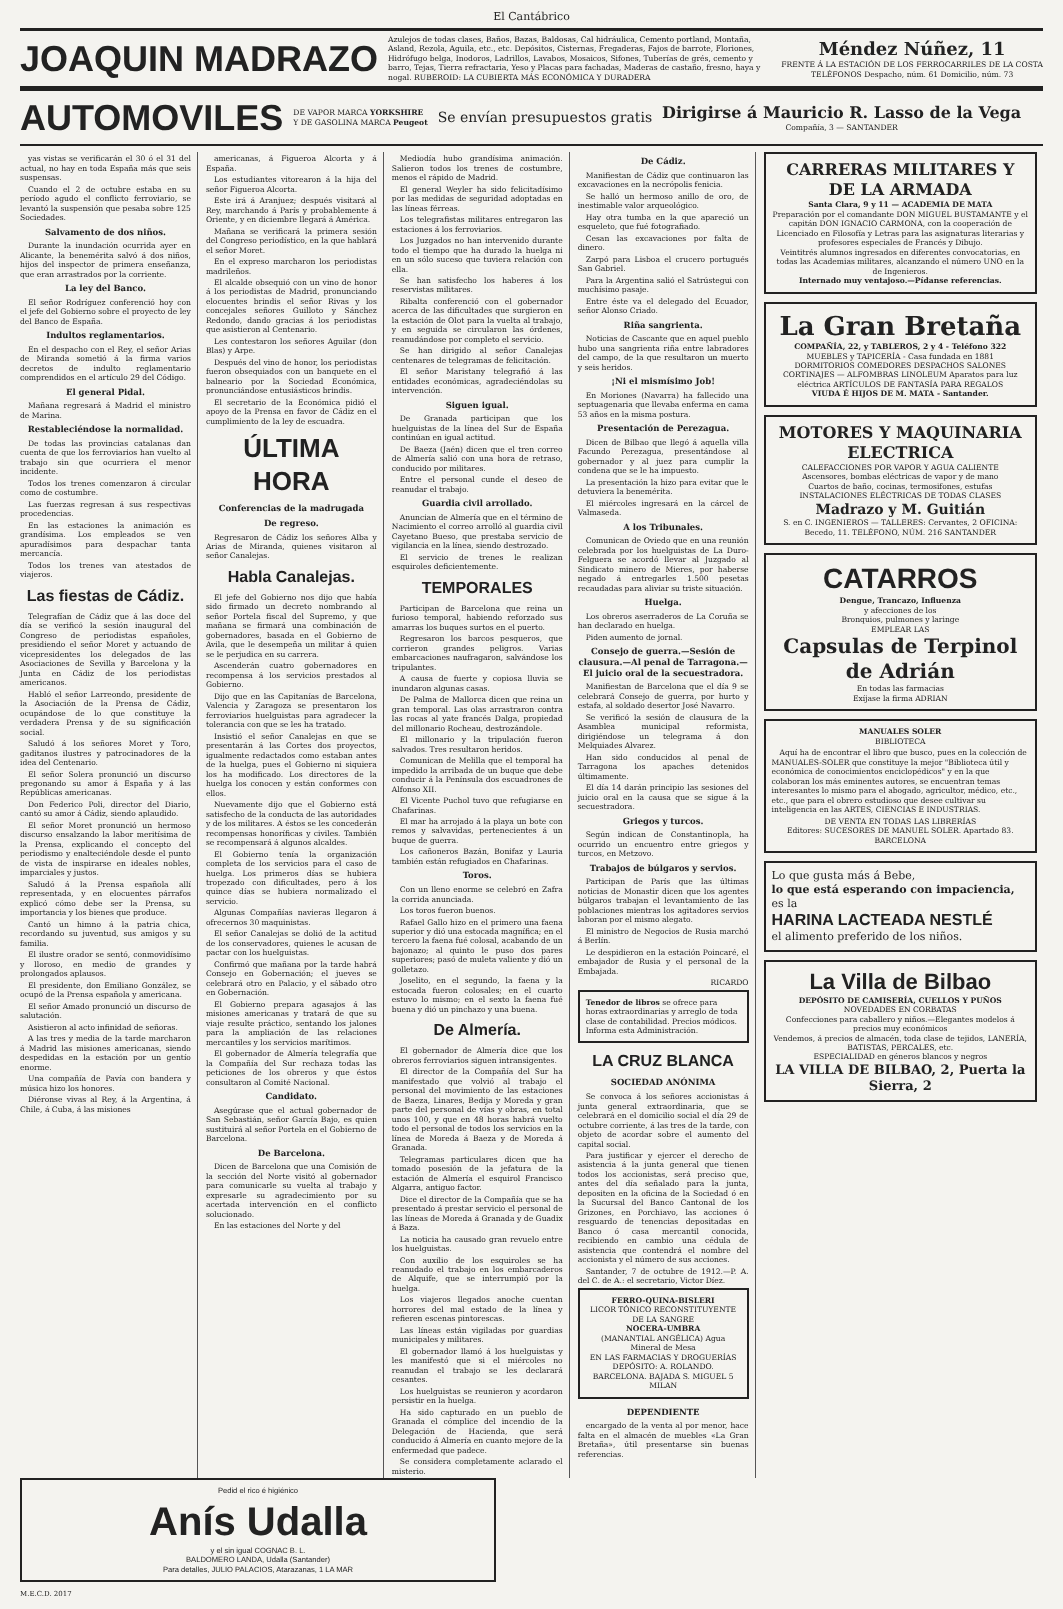El Cantábrico
JOAQUIN MADRAZO Azulejos de todas clases, Baños, Bazas, Baldosas, Cal hidráulica, Cemento portland, Montaña, Asland, Rezola, Aguila, etc., etc. Depósitos, Cisternas, Fregaderas, Fajos de barrote, Floriones, Hidrófugo belga, Inodoros, Ladrillos, Lavabos, Mosaicos, Sifones, Tuberías de grés, cemento y barro, Tejas, Tierra refractaria, Yeso y Placas para fachadas, Maderas de castaño, fresno, haya y nogal. RUBEROID: LA CUBIERTA MÁS ECONÓMICA Y DURADERA Méndez Núñez, 11
FRENTE Á LA ESTACIÓN DE LOS FERROCARRILES DE LA COSTA
TELÉFONOS Despacho, núm. 61 Domicilio, núm. 73
AUTOMOVILES DE VAPOR MARCA YORKSHIRE
Y DE GASOLINA MARCA Peugeot Se envían presupuestos gratis Dirigirse á Mauricio R. Lasso de la Vega
Compañía, 3 — SANTANDER
yas vistas se verificarán el 30 ó el 31 del actual, no hay en toda España más que seis suspensas.
Cuando el 2 de octubre estaba en su período agudo el conflicto ferroviario, se levantó la suspensión que pesaba sobre 125 Sociedades.
Salvamento de dos niños.
Durante la inundación ocurrida ayer en Alicante, la benemérita salvó á dos niños, hijos del inspector de primera enseñanza, que eran arrastrados por la corriente.
La ley del Banco.
El señor Rodríguez conferenció hoy con el jefe del Gobierno sobre el proyecto de ley del Banco de España.
Indultos reglamentarios.
En el despacho con el Rey, el señor Arias de Miranda sometió á la firma varios decretos de indulto reglamentario comprendidos en el artículo 29 del Código.
El general Pidal.
Mañana regresará á Madrid el ministro de Marina.
Restableciéndose la normalidad.
De todas las provincias catalanas dan cuenta de que los ferroviarios han vuelto al trabajo sin que ocurriera el menor incidente.
Todos los trenes comenzaron á circular como de costumbre.
Las fuerzas regresan á sus respectivas procedencias.
En las estaciones la animación es grandísima. Los empleados se ven apuradísimos para despachar tanta mercancía.
Todos los trenes van atestados de viajeros.
Las fiestas de Cádiz.
Telegrafían de Cádiz que á las doce del día se verificó la sesión inaugural del Congreso de periodistas españoles, presidiendo el señor Moret y actuando de vicepresidentes los delegados de las Asociaciones de Sevilla y Barcelona y la Junta en Cádiz de los periodistas americanos.
Habló el señor Larreondo, presidente de la Asociación de la Prensa de Cádiz, ocupándose de lo que constituye la verdadera Prensa y de su significación social.
Saludó á los señores Moret y Toro, gaditanos ilustres y patrocinadores de la idea del Centenario.
El señor Solera pronunció un discurso pregonando su amor á España y á las Repúblicas americanas.
Don Federico Poli, director del Diario, cantó su amor á Cádiz, siendo aplaudido.
El señor Moret pronunció un hermoso discurso ensalzando la labor meritísima de la Prensa, explicando el concepto del periodismo y enalteciéndole desde el punto de vista de inspirarse en ideales nobles, imparciales y justos.
Saludó á la Prensa española allí representada, y en elocuentes párrafos explicó cómo debe ser la Prensa, su importancia y los bienes que produce.
Cantó un himno á la patria chica, recordando su juventud, sus amigos y su familia.
El ilustre orador se sentó, conmovidísimo y lloroso, en medio de grandes y prolongados aplausos.
El presidente, don Emiliano González, se ocupó de la Prensa española y americana.
El señor Amado pronunció un discurso de salutación.
Asistieron al acto infinidad de señoras.
A las tres y media de la tarde marcharon á Madrid las misiones americanas, siendo despedidas en la estación por un gentío enorme.
Una compañía de Pavía con bandera y música hizo los honores.
Diéronse vivas al Rey, á la Argentina, á Chile, á Cuba, á las misiones
americanas, á Figueroa Alcorta y á España.
Los estudiantes vitorearon á la hija del señor Figueroa Alcorta.
Este irá á Aranjuez; después visitará al Rey, marchando á París y probablemente á Oriente, y en diciembre llegará á América.
Mañana se verificará la primera sesión del Congreso periodístico, en la que hablará el señor Moret.
En el expreso marcharon los periodistas madrileños.
El alcalde obsequió con un vino de honor á los periodistas de Madrid, pronunciando elocuentes brindis el señor Rivas y los concejales señores Guilloto y Sánchez Redondo, dando gracias á los periodistas que asistieron al Centenario.
Les contestaron los señores Aguilar (don Blas) y Arpe.
Después del vino de honor, los periodistas fueron obsequiados con un banquete en el balneario por la Sociedad Económica, pronunciándose entusiásticos brindis.
El secretario de la Económica pidió el apoyo de la Prensa en favor de Cádiz en el cumplimiento de la ley de escuadra.
ÚLTIMA HORA
Conferencias de la madrugada
De regreso.
Regresaron de Cádiz los señores Alba y Arias de Miranda, quienes visitaron al señor Canalejas.
Habla Canalejas.
El jefe del Gobierno nos dijo que había sido firmado un decreto nombrando al señor Portela fiscal del Supremo, y que mañana se firmará una combinación de gobernadores, basada en el Gobierno de Avila, que le desempeña un militar á quien se le perjudica en su carrera.
Ascenderán cuatro gobernadores en recompensa á los servicios prestados al Gobierno.
Dijo que en las Capitanías de Barcelona, Valencia y Zaragoza se presentaron los ferroviarios huelguistas para agradecer la tolerancia con que se les ha tratado.
Insistió el señor Canalejas en que se presentarán á las Cortes dos proyectos, igualmente redactados como estaban antes de la huelga, pues el Gobierno ni siquiera los ha modificado. Los directores de la huelga los conocen y están conformes con ellos.
Nuevamente dijo que el Gobierno está satisfecho de la conducta de las autoridades y de los militares. A éstos se les concederán recompensas honoríficas y civiles. También se recompensará á algunos alcaldes.
El Gobierno tenía la organización completa de los servicios para el caso de huelga. Los primeros días se hubiera tropezado con dificultades, pero á los quince días se hubiera normalizado el servicio.
Algunas Compañías navieras llegaron á ofrecernos 30 maquinistas.
El señor Canalejas se dolió de la actitud de los conservadores, quienes le acusan de pactar con los huelguistas.
Confirmó que mañana por la tarde habrá Consejo en Gobernación; el jueves se celebrará otro en Palacio, y el sábado otro en Gobernación.
El Gobierno prepara agasajos á las misiones americanas y tratará de que su viaje resulte práctico, sentando los jalones para la ampliación de las relaciones mercantiles y los servicios marítimos.
El gobernador de Almería telegrafía que la Compañía del Sur rechaza todas las peticiones de los obreros y que éstos consultaron al Comité Nacional.
Candidato.
Asegúrase que el actual gobernador de San Sebastián, señor García Bajo, es quien sustituirá al señor Portela en el Gobierno de Barcelona.
De Barcelona.
Dicen de Barcelona que una Comisión de la sección del Norte visitó al gobernador para comunicarle su vuelta al trabajo y expresarle su agradecimiento por su acertada intervención en el conflicto solucionado.
En las estaciones del Norte y del
Mediodía hubo grandísima animación. Salieron todos los trenes de costumbre, menos el rápido de Madrid.
El general Weyler ha sido felicitadísimo por las medidas de seguridad adoptadas en las líneas férreas.
Los telegrafistas militares entregaron las estaciones á los ferroviarios.
Los Juzgados no han intervenido durante todo el tiempo que ha durado la huelga ni en un sólo suceso que tuviera relación con ella.
Se han satisfecho los haberes á los reservistas militares.
Ribalta conferenció con el gobernador acerca de las dificultades que surgieron en la estación de Olot para la vuelta al trabajo, y en seguida se circularon las órdenes, reanudándose por completo el servicio.
Se han dirigido al señor Canalejas centenares de telegramas de felicitación.
El señor Maristany telegrafió á las entidades económicas, agradeciéndolas su intervención.
Siguen igual.
De Granada participan que los huelguistas de la línea del Sur de España continúan en igual actitud.
De Baeza (Jaén) dicen que el tren correo de Almería salió con una hora de retraso, conducido por militares.
Entre el personal cunde el deseo de reanudar el trabajo.
Guardia civil arrollado.
Anuncian de Almería que en el término de Nacimiento el correo arrolló al guardia civil Cayetano Bueso, que prestaba servicio de vigilancia en la línea, siendo destrozado.
El servicio de trenes le realizan esquiroles deficientemente.
TEMPORALES
Participan de Barcelona que reina un furioso temporal, habiendo reforzado sus amarras los buques surtos en el puerto.
Regresaron los barcos pesqueros, que corrieron grandes peligros. Varias embarcaciones naufragaron, salvándose los tripulantes.
A causa de fuerte y copiosa lluvia se inundaron algunas casas.
De Palma de Mallorca dicen que reina un gran temporal. Las olas arrastraron contra las rocas al yate francés Dalga, propiedad del millonario Rocheau, destrozándole.
El millonario y la tripulación fueron salvados. Tres resultaron heridos.
Comunican de Melilla que el temporal ha impedido la arribada de un buque que debe conducir á la Península dos escuadrones de Alfonso XII.
El Vicente Puchol tuvo que refugiarse en Chafarinas.
El mar ha arrojado á la playa un bote con remos y salvavidas, pertenecientes á un buque de guerra.
Los cañoneros Bazán, Bonifaz y Lauria también están refugiados en Chafarinas.
Toros.
Con un lleno enorme se celebró en Zafra la corrida anunciada.
Los toros fueron buenos.
Rafael Gallo hizo en el primero una faena superior y dió una estocada magnífica; en el tercero la faena fué colosal, acabando de un bajonazo; al quinto le puso dos pares superiores; pasó de muleta valiente y dió un golletazo.
Joselito, en el segundo, la faena y la estocada fueron colosales; en el cuarto estuvo lo mismo; en el sexto la faena fué buena y dió un pinchazo y una buena.
De Almería.
El gobernador de Almería dice que los obreros ferroviarios siguen intransigentes.
El director de la Compañía del Sur ha manifestado que volvió al trabajo el personal del movimiento de las estaciones de Baeza, Linares, Bedija y Moreda y gran parte del personal de vías y obras, en total unos 100, y que en 48 horas habrá vuelto todo el personal de todos los servicios en la línea de Moreda á Baeza y de Moreda á Granada.
Telegramas particulares dicen que ha tomado posesión de la jefatura de la estación de Almería el esquirol Francisco Algarra, antiguo factor.
Dice el director de la Compañía que se ha presentado á prestar servicio el personal de las líneas de Moreda á Granada y de Guadix á Baza.
La noticia ha causado gran revuelo entre los huelguistas.
Con auxilio de los esquiroles se ha reanudado el trabajo en los embarcaderos de Alquife, que se interrumpió por la huelga.
Los viajeros llegados anoche cuentan horrores del mal estado de la línea y refieren escenas pintorescas.
Las líneas están vigiladas por guardias municipales y militares.
El gobernador llamó á los huelguistas y les manifestó que si el miércoles no reanudan el trabajo se les declarará cesantes.
Los huelguistas se reunieron y acordaron persistir en la huelga.
Ha sido capturado en un pueblo de Granada el cómplice del incendio de la Delegación de Hacienda, que será conducido á Almería en cuanto mejore de la enfermedad que padece.
Se considera completamente aclarado el misterio.
De Cádiz.
Manifiestan de Cádiz que continuaron las excavaciones en la necrópolis fenicia.
Se halló un hermoso anillo de oro, de inestimable valor arqueológico.
Hay otra tumba en la que apareció un esqueleto, que fué fotografiado.
Cesan las excavaciones por falta de dinero.
Zarpó para Lisboa el crucero portugués San Gabriel.
Para la Argentina salió el Satrústegui con muchísimo pasaje.
Entre éste va el delegado del Ecuador, señor Alonso Criado.
Riña sangrienta.
Noticias de Cascante que en aquel pueblo hubo una sangrienta riña entre labradores del campo, de la que resultaron un muerto y seis heridos.
¡Ni el mismísimo Job!
En Moriones (Navarra) ha fallecido una septuagenaria que llevaba enferma en cama 53 años en la misma postura.
Presentación de Perezagua.
Dicen de Bilbao que llegó á aquella villa Facundo Perezagua, presentándose al gobernador y al juez para cumplir la condena que se le ha impuesto.
La presentación la hizo para evitar que le detuviera la benemérita.
El miércoles ingresará en la cárcel de Valmaseda.
A los Tribunales.
Comunican de Oviedo que en una reunión celebrada por los huelguistas de La Duro-Felguera se acordó llevar al Juzgado al Sindicato minero de Mieres, por haberse negado á entregarles 1.500 pesetas recaudadas para aliviar su triste situación.
Huelga.
Los obreros aserraderos de La Coruña se han declarado en huelga.
Piden aumento de jornal.
Consejo de guerra.—Sesión de clausura.—Al penal de Tarragona.—El juicio oral de la secuestradora.
Manifiestan de Barcelona que el día 9 se celebrará Consejo de guerra, por hurto y estafa, al soldado desertor José Navarro.
Se verificó la sesión de clausura de la Asamblea municipal reformista, dirigiéndose un telegrama á don Melquiades Alvarez.
Han sido conducidos al penal de Tarragona los apaches detenidos últimamente.
El día 14 darán principio las sesiones del juicio oral en la causa que se sigue á la secuestradora.
Griegos y turcos.
Según indican de Constantinopla, ha ocurrido un encuentro entre griegos y turcos, en Metzovo.
Trabajos de búlgaros y servios.
Participan de París que las últimas noticias de Monastir dicen que los agentes búlgaros trabajan el levantamiento de las poblaciones mientras los agitadores servios laboran por el mismo alegato.
El ministro de Negocios de Rusia marchó á Berlín.
Le despidieron en la estación Poincaré, el embajador de Rusia y el personal de la Embajada.
RICARDO
Tenedor de libros se ofrece para horas extraordinarias y arreglo de toda clase de contabilidad. Precios módicos. Informa esta Administración.
LA CRUZ BLANCA
SOCIEDAD ANÓNIMA
Se convoca á los señores accionistas á junta general extraordinaria, que se celebrará en el domicilio social el día 29 de octubre corriente, á las tres de la tarde, con objeto de acordar sobre el aumento del capital social.
Para justificar y ejercer el derecho de asistencia á la junta general que tienen todos los accionistas, será preciso que, antes del día señalado para la junta, depositen en la oficina de la Sociedad ó en la Sucursal del Banco Cantonal de los Grizones, en Porchiavo, las acciones ó resguardo de tenencias depositadas en Banco ó casa mercantil conocida, recibiendo en cambio una cédula de asistencia que contendrá el nombre del accionista y el número de sus acciones.
Santander, 7 de octubre de 1912.—P. A. del C. de A.: el secretario, Victor Díez.
FERRO-QUINA-BISLERI
LICOR TÓNICO RECONSTITUYENTE DE LA SANGRE
NOCERA-UMBRA
(MANANTIAL ANGÉLICA) Agua Mineral de Mesa
EN LAS FARMACIAS Y DROGUERÍAS
DEPÓSITO: A. ROLANDO. BARCELONA. BAJADA S. MIGUEL 5 MILAN
DEPENDIENTE
encargado de la venta al por menor, hace falta en el almacén de muebles «La Gran Bretaña», útil presentarse sin buenas referencias.
CARRERAS MILITARES Y DE LA ARMADA
Santa Clara, 9 y 11 — ACADEMIA DE MATA
Preparación por el comandante DON MIGUEL BUSTAMANTE y el capitán DON IGNACIO CARMONA, con la cooperación de Licenciado en Filosofía y Letras para las asignaturas literarias y profesores especiales de Francés y Dibujo.
Veintitrés alumnos ingresados en diferentes convocatorias, en todas las Academias militares, alcanzando el número UNO en la de Ingenieros.
Internado muy ventajoso.—Pídanse referencias.
La Gran Bretaña
COMPAÑÍA, 22, y TABLEROS, 2 y 4 - Teléfono 322
MUEBLES y TAPICERÍA - Casa fundada en 1881
DORMITORIOS COMEDORES DESPACHOS SALONES CORTINAJES — ALFOMBRAS LINOLEUM Aparatos para luz eléctrica ARTÍCULOS DE FANTASÍA PARA REGALOS
VIUDA É HIJOS DE M. MATA - Santander.
MOTORES Y MAQUINARIA ELECTRICA
CALEFACCIONES POR VAPOR Y AGUA CALIENTE
Ascensores, bombas eléctricas de vapor y de mano
Cuartos de baño, cocinas, termosifones, estufas
INSTALACIONES ELÉCTRICAS DE TODAS CLASES
Madrazo y M. Guitián
S. en C. INGENIEROS — TALLERES: Cervantes, 2 OFICINA: Becedo, 11. TELÉFONO, NÚM. 216 SANTANDER
CATARROS
Dengue, Trancazo, Influenza
y afecciones de los
Bronquios, pulmones y laringe
EMPLEAR LAS
Capsulas de Terpinol de Adrián
En todas las farmacias
Exíjase la firma ADRIAN
MANUALES SOLER
BIBLIOTECA
Aquí ha de encontrar el libro que busco, pues en la colección de MANUALES-SOLER que constituye la mejor "Biblioteca útil y económica de conocimientos enciclopédicos" y en la que colaboran los más eminentes autores, se encuentran temas interesantes lo mismo para el abogado, agricultor, médico, etc., etc., que para el obrero estudioso que desee cultivar su inteligencia en las ARTES, CIENCIAS E INDUSTRIAS.
DE VENTA EN TODAS LAS LIBRERÍAS
Editores: SUCESORES DE MANUEL SOLER. Apartado 83. BARCELONA
Lo que gusta más á Bebe,
lo que está esperando con impaciencia,
es la
HARINA LACTEADA NESTLÉ
el alimento preferido de los niños.
La Villa de Bilbao
DEPÓSITO DE CAMISERÍA, CUELLOS Y PUÑOS
NOVEDADES EN CORBATAS
Confecciones para caballero y niños.—Elegantes modelos á precios muy económicos
Vendemos, á precios de almacén, toda clase de tejidos, LANERÍA, BATISTAS, PERCALES, etc.
ESPECIALIDAD en géneros blancos y negros
LA VILLA DE BILBAO, 2, Puerta la Sierra, 2
Pedid el rico é higiénico
Anís Udalla
y el sin igual COGNAC B. L.
BALDOMERO LANDA, Udalla (Santander)
Para detalles, JULIO PALACIOS, Atarazanas, 1 LA MAR
M.E.C.D. 2017